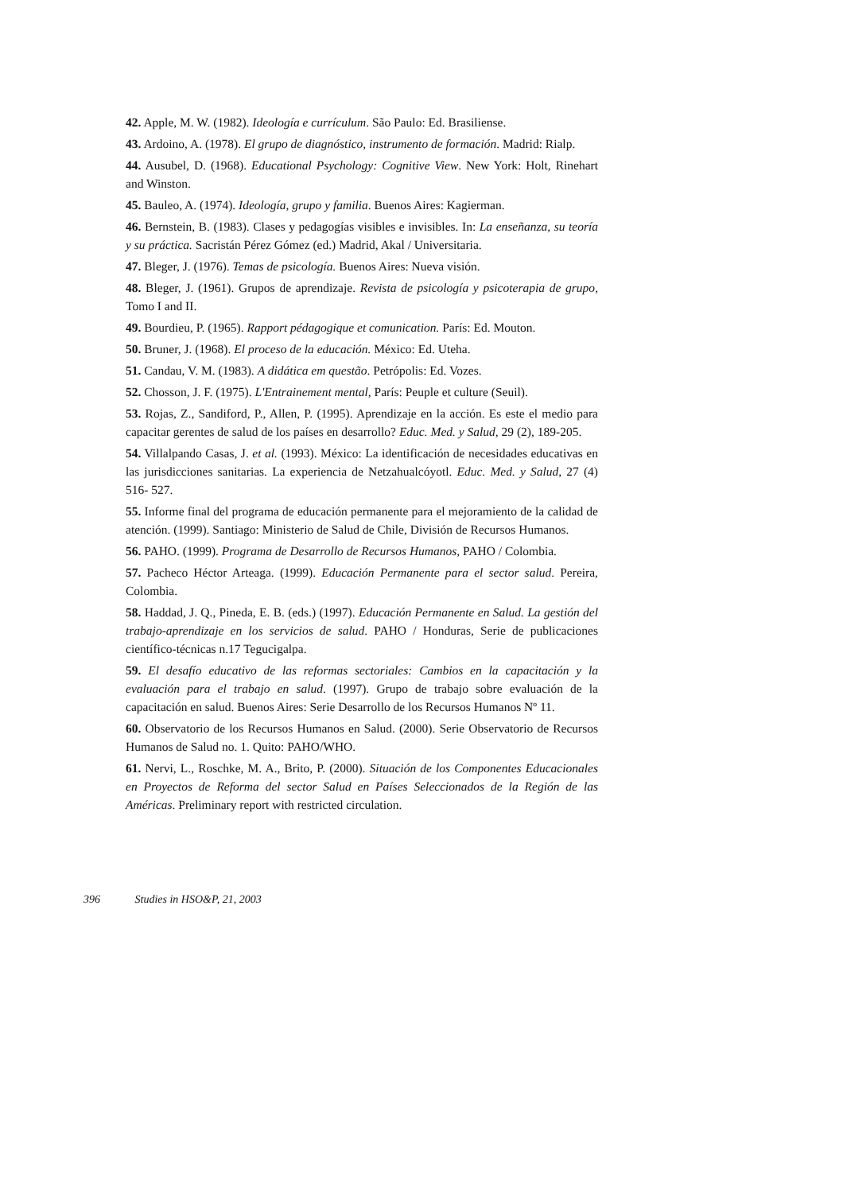42. Apple, M. W. (1982). Ideología e currículum. São Paulo: Ed. Brasiliense.
43. Ardoino, A. (1978). El grupo de diagnóstico, instrumento de formación. Madrid: Rialp.
44. Ausubel, D. (1968). Educational Psychology: Cognitive View. New York: Holt, Rinehart and Winston.
45. Bauleo, A. (1974). Ideología, grupo y familia. Buenos Aires: Kagierman.
46. Bernstein, B. (1983). Clases y pedagogías visibles e invisibles. In: La enseñanza, su teoría y su práctica. Sacristán Pérez Gómez (ed.) Madrid, Akal / Universitaria.
47. Bleger, J. (1976). Temas de psicología. Buenos Aires: Nueva visión.
48. Bleger, J. (1961). Grupos de aprendizaje. Revista de psicología y psicoterapia de grupo, Tomo I and II.
49. Bourdieu, P. (1965). Rapport pédagogique et comunication. París: Ed. Mouton.
50. Bruner, J. (1968). El proceso de la educación. México: Ed. Uteha.
51. Candau, V. M. (1983). A didática em questão. Petrópolis: Ed. Vozes.
52. Chosson, J. F. (1975). L'Entrainement mental, París: Peuple et culture (Seuil).
53. Rojas, Z., Sandiford, P., Allen, P. (1995). Aprendizaje en la acción. Es este el medio para capacitar gerentes de salud de los países en desarrollo? Educ. Med. y Salud, 29 (2), 189-205.
54. Villalpando Casas, J. et al. (1993). México: La identificación de necesidades educativas en las jurisdicciones sanitarias. La experiencia de Netzahualcóyotl. Educ. Med. y Salud, 27 (4) 516- 527.
55. Informe final del programa de educación permanente para el mejoramiento de la calidad de atención. (1999). Santiago: Ministerio de Salud de Chile, División de Recursos Humanos.
56. PAHO. (1999). Programa de Desarrollo de Recursos Humanos, PAHO / Colombia.
57. Pacheco Héctor Arteaga. (1999). Educación Permanente para el sector salud. Pereira, Colombia.
58. Haddad, J. Q., Pineda, E. B. (eds.) (1997). Educación Permanente en Salud. La gestión del trabajo-aprendizaje en los servicios de salud. PAHO / Honduras, Serie de publicaciones científico-técnicas n.17 Tegucigalpa.
59. El desafío educativo de las reformas sectoriales: Cambios en la capacitación y la evaluación para el trabajo en salud. (1997). Grupo de trabajo sobre evaluación de la capacitación en salud. Buenos Aires: Serie Desarrollo de los Recursos Humanos Nº 11.
60. Observatorio de los Recursos Humanos en Salud. (2000). Serie Observatorio de Recursos Humanos de Salud no. 1. Quito: PAHO/WHO.
61. Nervi, L., Roschke, M. A., Brito, P. (2000). Situación de los Componentes Educacionales en Proyectos de Reforma del sector Salud en Países Seleccionados de la Región de las Américas. Preliminary report with restricted circulation.
396 Studies in HSO&P, 21, 2003